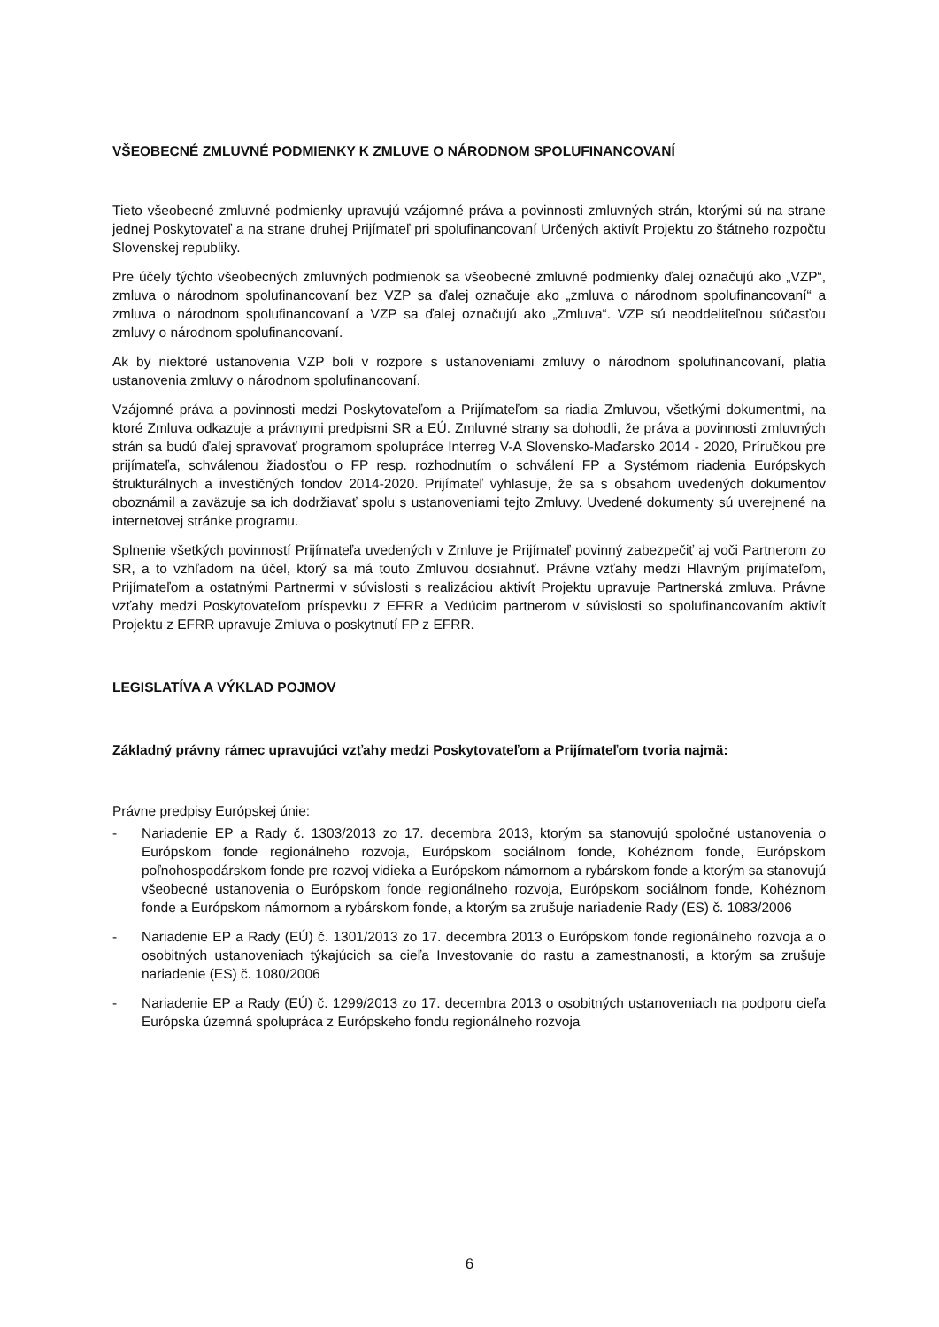VŠEOBECNÉ ZMLUVNÉ PODMIENKY K ZMLUVE O NÁRODNOM SPOLUFINANCOVANÍ
Tieto všeobecné zmluvné podmienky upravujú vzájomné práva a povinnosti zmluvných strán, ktorými sú na strane jednej Poskytovateľ a na strane druhej Prijímateľ pri spolufinancovaní Určených aktivít Projektu zo štátneho rozpočtu Slovenskej republiky.
Pre účely týchto všeobecných zmluvných podmienok sa všeobecné zmluvné podmienky ďalej označujú ako „VZP“, zmluva o národnom spolufinancovaní bez VZP sa ďalej označuje ako „zmluva o národnom spolufinancovaní“ a zmluva o národnom spolufinancovaní a VZP sa ďalej označujú ako „Zmluva“. VZP sú neoddeliteľnou súčasťou zmluvy o národnom spolufinancovaní.
Ak by niektoré ustanovenia VZP boli v rozpore s ustanoveniami zmluvy o národnom spolufinancovaní, platia ustanovenia zmluvy o národnom spolufinancovaní.
Vzájomné práva a povinnosti medzi Poskytovateľom a Prijímateľom sa riadia Zmluvou, všetkými dokumentmi, na ktoré Zmluva odkazuje a právnymi predpismi SR a EÚ. Zmluvné strany sa dohodli, že práva a povinnosti zmluvných strán sa budú ďalej spravovať programom spolupráce Interreg V-A Slovensko-Maďarsko 2014 - 2020, Príručkou pre prijímateľa, schválenou žiadosťou o FP resp. rozhodnutím o schválení FP a Systémom riadenia Európskych štrukturálnych a investičných fondov 2014-2020. Prijímateľ vyhlasuje, že sa s obsahom uvedených dokumentov oboznámil a zaväzuje sa ich dodržiavať spolu s ustanoveniami tejto Zmluvy. Uvedené dokumenty sú uverejnené na internetovej stránke programu.
Splnenie všetkých povinností Prijímateľa uvedených v Zmluve je Prijímateľ povinný zabezpečiť aj voči Partnerom zo SR, a to vzhľadom na účel, ktorý sa má touto Zmluvou dosiahnuť. Právne vzťahy medzi Hlavným prijímateľom, Prijímateľom a ostatnými Partnermi v súvislosti s realizáciou aktivít Projektu upravuje Partnerská zmluva. Právne vzťahy medzi Poskytovateľom príspevku z EFRR a Vedúcim partnerom v súvislosti so spolufinancovaním aktivít Projektu z EFRR upravuje Zmluva o poskytnutí FP z EFRR.
LEGISLATÍVA A VÝKLAD POJMOV
Základný právny rámec upravujúci vzťahy medzi Poskytovateľom a Prijímateľom tvoria najmä:
Právne predpisy Európskej únie:
- Nariadenie EP a Rady č. 1303/2013 zo 17. decembra 2013, ktorým sa stanovujú spoločné ustanovenia o Európskom fonde regionálneho rozvoja, Európskom sociálnom fonde, Kohéznom fonde, Európskom poľnohospodárskom fonde pre rozvoj vidieka a Európskom námornom a rybárskom fonde a ktorým sa stanovujú všeobecné ustanovenia o Európskom fonde regionálneho rozvoja, Európskom sociálnom fonde, Kohéznom fonde a Európskom námornom a rybárskom fonde, a ktorým sa zrušuje nariadenie Rady (ES) č. 1083/2006
- Nariadenie EP a Rady (EÚ) č. 1301/2013 zo 17. decembra 2013 o Európskom fonde regionálneho rozvoja a o osobitných ustanoveniach týkajúcich sa cieľa Investovanie do rastu a zamestnanosti, a ktorým sa zrušuje nariadenie (ES) č. 1080/2006
- Nariadenie EP a Rady (EÚ) č. 1299/2013 zo 17. decembra 2013 o osobitných ustanoveniach na podporu cieľa Európska územná spolupráca z Európskeho fondu regionálneho rozvoja
6